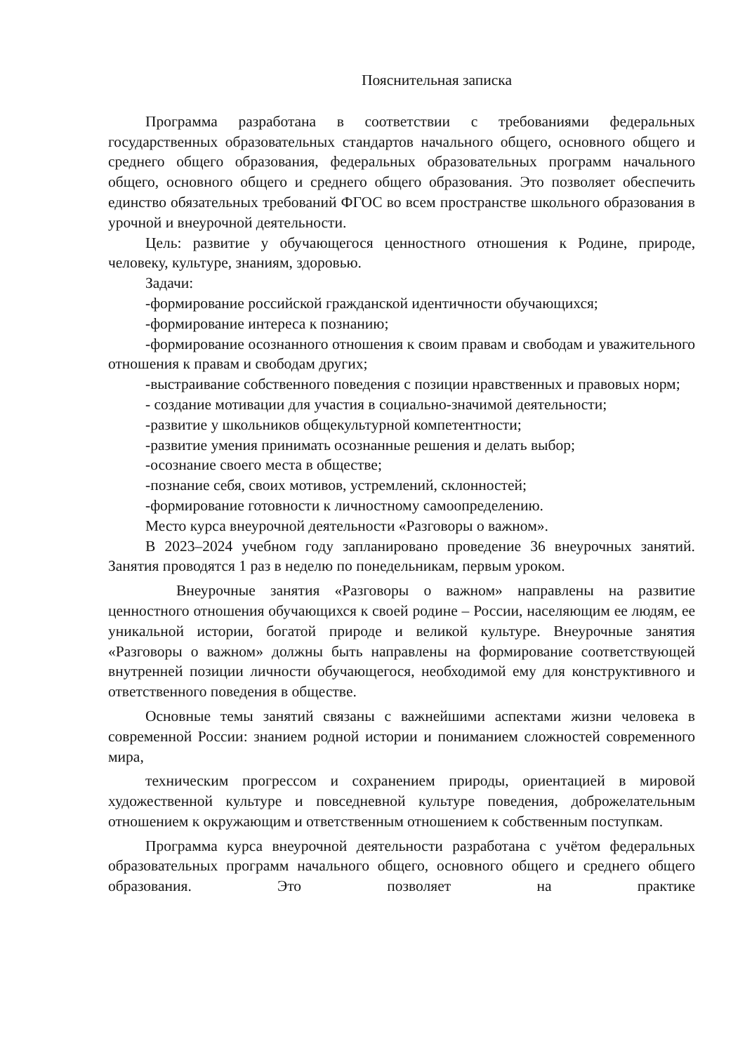Пояснительная записка
Программа разработана в соответствии с требованиями федеральных государственных образовательных стандартов начального общего, основного общего и среднего общего образования, федеральных образовательных программ начального общего, основного общего и среднего общего образования. Это позволяет обеспечить единство обязательных требований ФГОС во всем пространстве школьного образования в урочной и внеурочной деятельности.
Цель: развитие у обучающегося ценностного отношения к Родине, природе, человеку, культуре, знаниям, здоровью.
Задачи:
-формирование российской гражданской идентичности обучающихся;
-формирование интереса к познанию;
-формирование осознанного отношения к своим правам и свободам и уважительного отношения к правам и свободам других;
-выстраивание собственного поведения с позиции нравственных и правовых норм;
- создание мотивации для участия в социально-значимой деятельности;
-развитие у школьников общекультурной компетентности;
-развитие умения принимать осознанные решения и делать выбор;
-осознание своего места в обществе;
-познание себя, своих мотивов, устремлений, склонностей;
-формирование готовности к личностному самоопределению.
Место курса внеурочной деятельности «Разговоры о важном».
В 2023–2024 учебном году запланировано проведение 36 внеурочных занятий. Занятия проводятся 1 раз в неделю по понедельникам, первым уроком.
Внеурочные занятия «Разговоры о важном» направлены на развитие ценностного отношения обучающихся к своей родине – России, населяющим ее людям, ее уникальной истории, богатой природе и великой культуре. Внеурочные занятия «Разговоры о важном» должны быть направлены на формирование соответствующей внутренней позиции личности обучающегося, необходимой ему для конструктивного и ответственного поведения в обществе.
Основные темы занятий связаны с важнейшими аспектами жизни человека в современной России: знанием родной истории и пониманием сложностей современного мира,
техническим прогрессом и сохранением природы, ориентацией в мировой художественной культуре и повседневной культуре поведения, доброжелательным отношением к окружающим и ответственным отношением к собственным поступкам.
Программа курса внеурочной деятельности разработана с учётом федеральных образовательных программ начального общего, основного общего и среднего общего образования. Это позволяет на практике